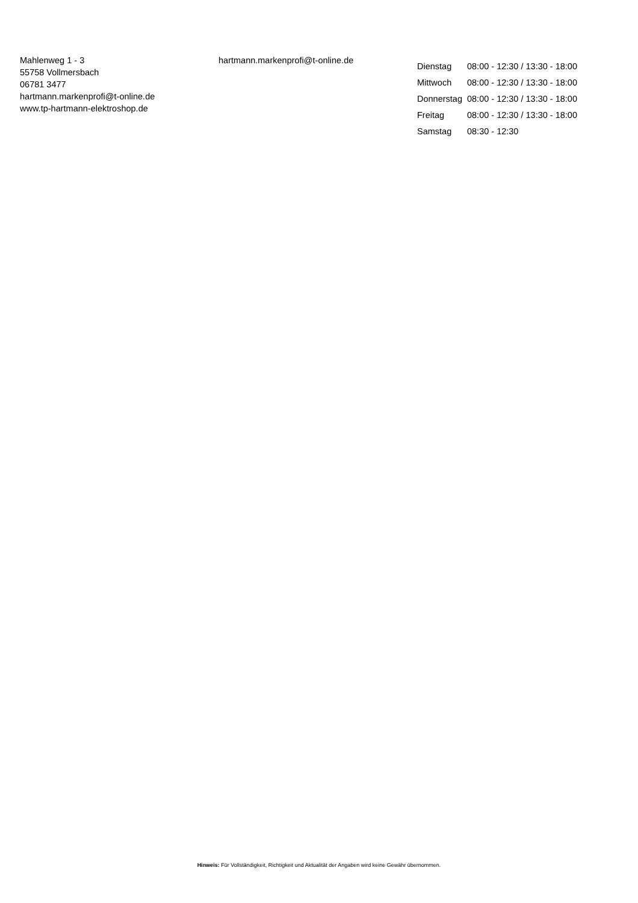Mahlenweg 1 - 3
55758 Vollmersbach
06781 3477
hartmann.markenprofi@t-online.de
www.tp-hartmann-elektroshop.de
hartmann.markenprofi@t-online.de
| Dienstag | 08:00 - 12:30 / 13:30 - 18:00 |
| Mittwoch | 08:00 - 12:30 / 13:30 - 18:00 |
| Donnerstag | 08:00 - 12:30 / 13:30 - 18:00 |
| Freitag | 08:00 - 12:30 / 13:30 - 18:00 |
| Samstag | 08:30 - 12:30 |
Hinweis: Für Vollständigkeit, Richtigkeit und Aktualität der Angaben wird keine Gewähr übernommen.